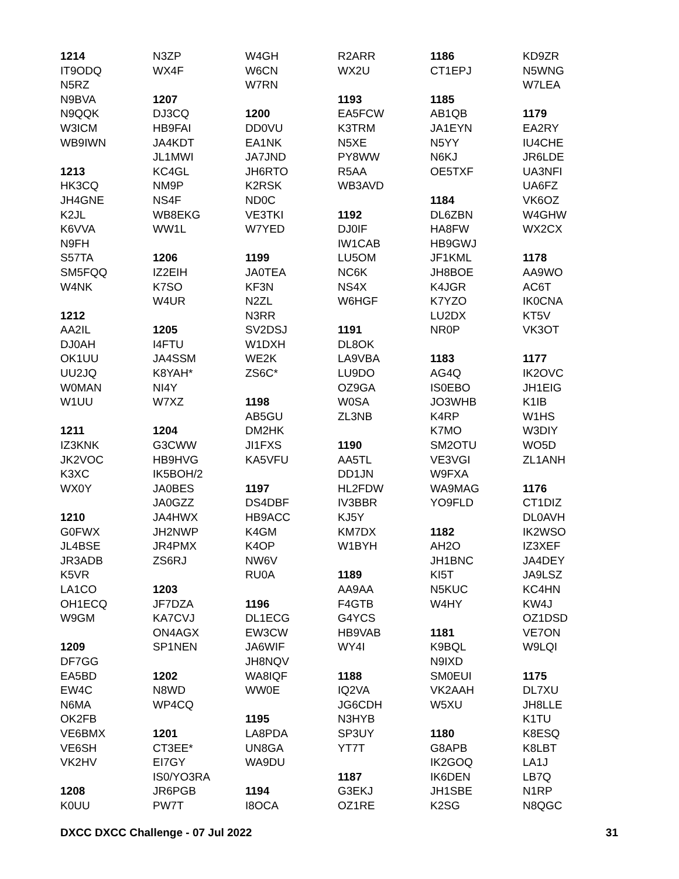1214 IT9ODQ N5RZ N9BVA N9QQK W3ICM WB9IWN 1213 HK3CQ JH4GNE K2JL K6VVA N9FH S57TA SM5FQQ W4NK 1212 AA2IL DJ0AH OK1UU UU2JQ W0MAN W1UU 1211 IZ3KNK JK2VOC K3XC WX0Y 1210 G0FWX JL4BSE JR3ADB K5VR LA1CO OH1ECQ W9GM 1209 DF7GG EA5BD EW4C N6MA OK2FB VE6BMX VE6SH VK2HV 1208 K0UU
N3ZP WX4F 1207 DJ3CQ HB9FAI JA4KDT JL1MWI KC4GL NM9P NS4F WB8EKG WW1L 1206 IZ2EIH K7SO W4UR 1205 I4FTU JA4SSM K8YAH* NI4Y W7XZ 1204 G3CWW HB9HVG IK5BOH/2 JA0BES JA0GZZ JA4HWX JH2NWP JR4PMX ZS6RJ 1203 JF7DZA KA7CVJ ON4AGX SP1NEN 1202 N8WD WP4CQ 1201 CT3EE* EI7GY IS0/YO3RA JR6PGB PW7T
W4GH W6CN W7RN 1200 DD0VU EA1NK JA7JND JH6RTO K2RSK ND0C VE3TKI W7YED 1199 JA0TEA KF3N N2ZL N3RR SV2DSJ W1DXH WE2K ZS6C* 1198 AB5GU DM2HK JI1FXS KA5VFU 1197 DS4DBF HB9ACC K4GM K4OP NW6V RU0A 1196 DL1ECG EW3CW JA6WIF JH8NQV WA8IQF WW0E 1195 LA8PDA UN8GA WA9DU 1194 I8OCA
R2ARR WX2U 1193 EA5FCW K3TRM N5XE PY8WW R5AA WB3AVD 1192 DJ0IF IW1CAB LU5OM NC6K NS4X W6HGF 1191 DL8OK LA9VBA LU9DO OZ9GA W0SA ZL3NB 1190 AA5TL DD1JN HL2FDW IV3BBR KJ5Y KM7DX W1BYH 1189 AA9AA F4GTB G4YCS HB9VAB WY4I 1188 IQ2VA JG6CDH N3HYB SP3UY YT7T 1187 G3EKJ OZ1RE
1186 CT1EPJ 1185 AB1QB JA1EYN N5YY N6KJ OE5TXF 1184 DL6ZBN HA8FW HB9GWJ JF1KML JH8BOE K4JGR K7YZO LU2DX NR0P 1183 AG4Q IS0EBO JO3WHB K4RP K7MO SM2OTU VE3VGI W9FXA WA9MAG YO9FLD 1182 AH2O JH1BNC KI5T N5KUC W4HY 1181 K9BQL N9IXD SM0EUI VK2AAH W5XU 1180 G8APB IK2GOQ IK6DEN JH1SBE K2SG
KD9ZR N5WNG W7LEA 1179 EA2RY IU4CHE JR6LDE UA3NFI UA6FZ VK6OZ W4GHW WX2CX 1178 AA9WO AC6T IK0CNA KT5V VK3OT 1177 IK2OVC JH1EIG K1IB W1HS W3DIY WO5D ZL1ANH 1176 CT1DIZ DL0AVH IK2WSO IZ3XEF JA4DEY JA9LSZ KC4HN KW4J OZ1DSD VE7ON W9LQI 1175 DL7XU JH8LLE K1TU K8ESQ K8LBT LA1J LB7Q N1RP N8QGC
DXCC DXCC Challenge - 07 Jul 2022 31